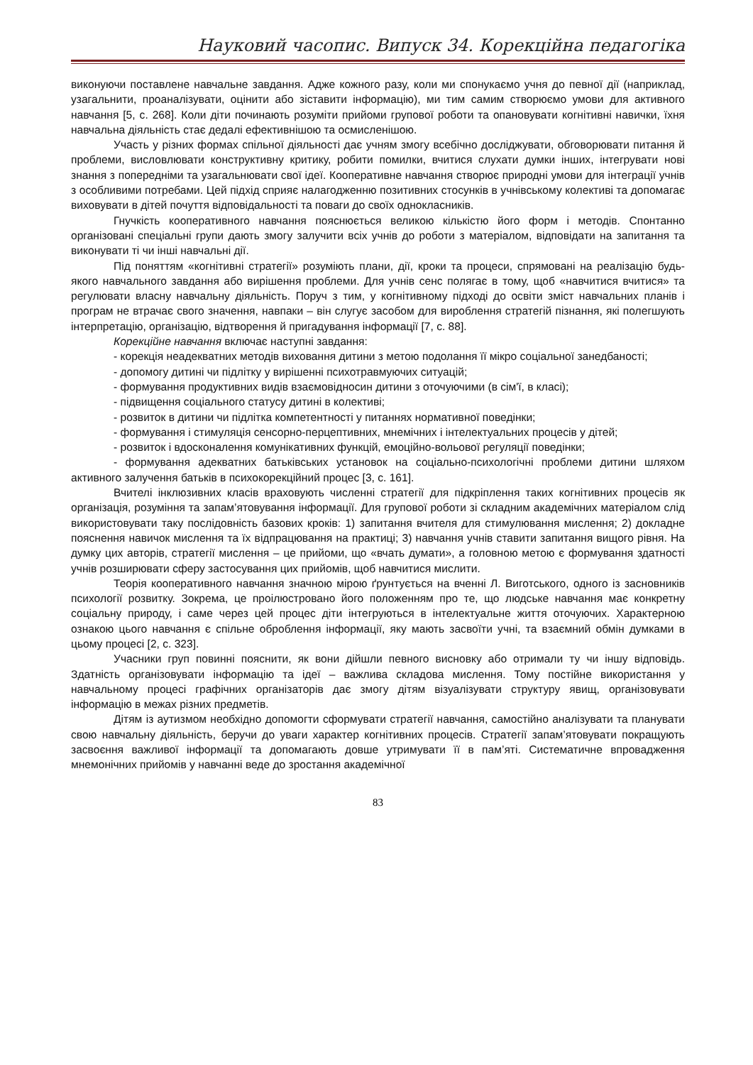Науковий часопис. Випуск 34. Корекційна педагогіка
виконуючи поставлене навчальне завдання. Адже кожного разу, коли ми спонукаємо учня до певної дії (наприклад, узагальнити, проаналізувати, оцінити або зіставити інформацію), ми тим самим створюємо умови для активного навчання [5, с. 268]. Коли діти починають розуміти прийоми групової роботи та опановувати когнітивні навички, їхня навчальна діяльність стає дедалі ефективнішою та осмисленішою.
Участь у різних формах спільної діяльності дає учням змогу всебічно досліджувати, обговорювати питання й проблеми, висловлювати конструктивну критику, робити помилки, вчитися слухати думки інших, інтегрувати нові знання з попередніми та узагальнювати свої ідеї. Кооперативне навчання створює природні умови для інтеграції учнів з особливими потребами. Цей підхід сприяє налагодженню позитивних стосунків в учнівському колективі та допомагає виховувати в дітей почуття відповідальності та поваги до своїх однокласників.
Гнучкість кооперативного навчання пояснюється великою кількістю його форм і методів. Спонтанно організовані спеціальні групи дають змогу залучити всіх учнів до роботи з матеріалом, відповідати на запитання та виконувати ті чи інші навчальні дії.
Під поняттям «когнітивні стратегії» розуміють плани, дії, кроки та процеси, спрямовані на реалізацію будь-якого навчального завдання або вирішення проблеми. Для учнів сенс полягає в тому, щоб «навчитися вчитися» та регулювати власну навчальну діяльність. Поруч з тим, у когнітивному підході до освіти зміст навчальних планів і програм не втрачає свого значення, навпаки – він слугує засобом для вироблення стратегій пізнання, які полегшують інтерпретацію, організацію, відтворення й пригадування інформації [7, с. 88].
Корекційне навчання включає наступні завдання:
- корекція неадекватних методів виховання дитини з метою подолання її мікро соціальної занедбаності;
- допомогу дитині чи підлітку у вирішенні психотравмуючих ситуацій;
- формування продуктивних видів взаємовідносин дитини з оточуючими (в сім'ї, в класі);
- підвищення соціального статусу дитині в колективі;
- розвиток в дитини чи підлітка компетентності у питаннях нормативної поведінки;
- формування і стимуляція сенсорно-перцептивних, мнемічних і інтелектуальних процесів у дітей;
- розвиток і вдосконалення комунікативних функцій, емоційно-вольової регуляції поведінки;
- формування адекватних батьківських установок на соціально-психологічні проблеми дитини шляхом активного залучення батьків в психокорекційний процес [3, с. 161].
Вчителі інклюзивних класів враховують численні стратегії для підкріплення таких когнітивних процесів як організація, розуміння та запам’ятовування інформації. Для групової роботи зі складним академічних матеріалом слід використовувати таку послідовність базових кроків: 1) запитання вчителя для стимулювання мислення; 2) докладне пояснення навичок мислення та їх відпрацювання на практиці; 3) навчання учнів ставити запитання вищого рівня. На думку цих авторів, стратегії мислення – це прийоми, що «вчать думати», а головною метою є формування здатності учнів розширювати сферу застосування цих прийомів, щоб навчитися мислити.
Теорія кооперативного навчання значною мірою ґрунтується на вченні Л. Виготського, одного із засновників психології розвитку. Зокрема, це проілюстровано його положенням про те, що людське навчання має конкретну соціальну природу, і саме через цей процес діти інтегруються в інтелектуальне життя оточуючих. Характерною ознакою цього навчання є спільне оброблення інформації, яку мають засвоїти учні, та взаємний обмін думками в цьому процесі [2, с. 323].
Учасники груп повинні пояснити, як вони дійшли певного висновку або отримали ту чи іншу відповідь. Здатність організовувати інформацію та ідеї – важлива складова мислення. Тому постійне використання у навчальному процесі графічних організаторів дає змогу дітям візуалізувати структуру явищ, організовувати інформацію в межах різних предметів.
Дітям із аутизмом необхідно допомогти сформувати стратегії навчання, самостійно аналізувати та планувати свою навчальну діяльність, беручи до уваги характер когнітивних процесів. Стратегії запам’ятовувати покращують засвоєння важливої інформації та допомагають довше утримувати її в пам’яті. Систематичне впровадження мнемонічних прийомів у навчанні веде до зростання академічної
83